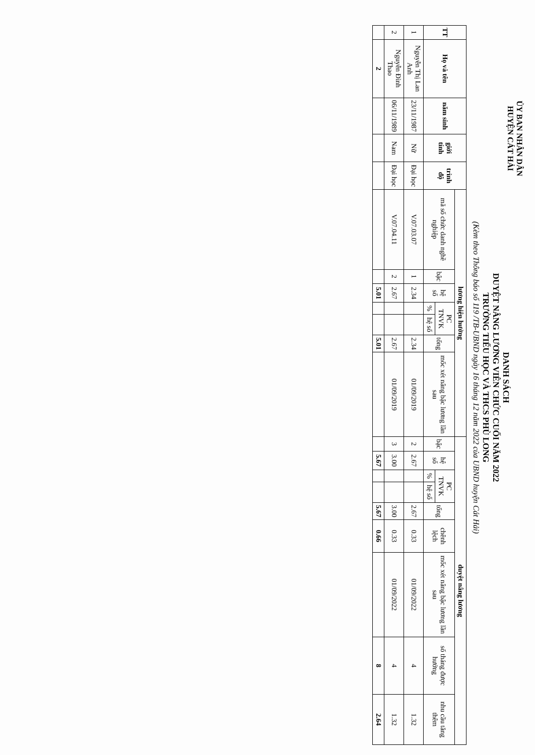ỦY BAN NHÂN DÂN
HUYỆN CÁT HẢI
DANH SÁCH
DUYỆT NÂNG LƯƠNG VIÊN CHỨC CUỐI NĂM 2022
TRƯỜNG TIỂU HỌC VÀ THCS PHÙ LONG
(Kèm theo Thông báo số 119 /TB-UBND ngày 16 tháng 12 năm 2022 của UBND huyện Cát Hải)
| TT | Họ và tên | năm sinh | giới tính | trình độ | lương hiện hưởng | | | | | | | duyệt nâng lương | | | | | | | | |
| --- | --- | --- | --- | --- | --- | --- | --- | --- | --- | --- | --- | --- | --- | --- | --- | --- | --- | --- | --- | --- |
| | | | | | mã số chức danh nghề nghiệp | bậc | hệ số | PC TNVK | | tổng | mốc xét nâng bậc lương lần sau | bậc | hệ số | PC TNVK | | tổng | chênh lệch | mốc xét nâng bậc lương lần sau | số tháng được hưởng | nhu cầu tăng thêm |
| | | | | | | | | % | hệ số | | | | | % | hệ số | | | | | |
| 1 | Nguyễn Thị Lan Anh | 23/11/1987 | Nữ | Đại học | V.07.03.07 | 1 | 2.34 | | | 2.34 | 01/09/2019 | 2 | 2.67 | | | 2.67 | 0.33 | 01/09/2022 | 4 | 1.32 |
| 2 | Nguyễn Đình Thao | 06/11/1989 | Nam | Đại học | V.07.04.11 | 2 | 2.67 | | | 2.67 | 01/09/2019 | 3 | 3.00 | | | 3.00 | 0.33 | 01/09/2022 | 4 | 1.32 |
| | 2 | | | | | | 5.01 | | | 5.01 | | | 5.67 | | | 5.67 | 0.66 | | 8 | 2.64 |